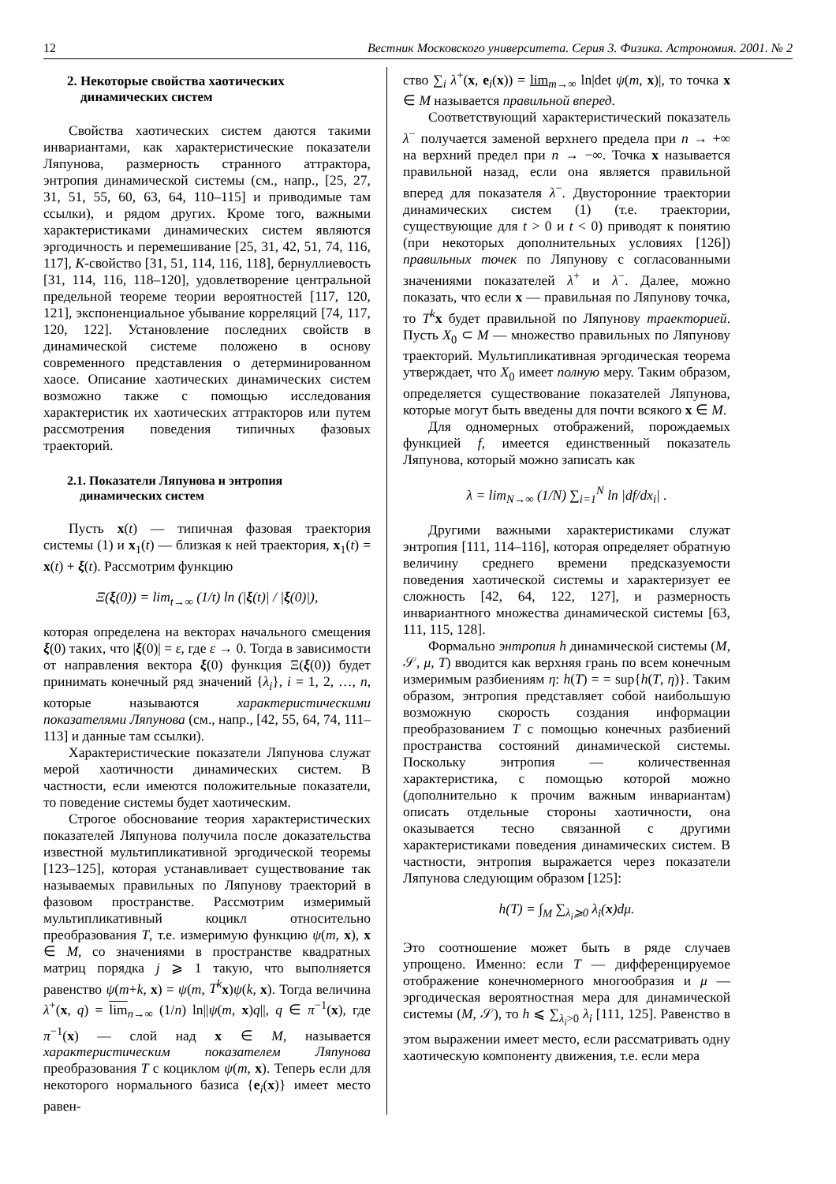12 Вестник Московского университета. Серия 3. Физика. Астрономия. 2001. № 2
2. Некоторые свойства хаотических
динамических систем
Свойства хаотических систем даются такими инвариантами, как характеристические показатели Ляпунова, размерность странного аттрактора, энтропия динамической системы (см., напр., [25, 27, 31, 51, 55, 60, 63, 64, 110–115] и приводимые там ссылки), и рядом других. Кроме того, важными характеристиками динамических систем являются эргодичность и перемешивание [25, 31, 42, 51, 74, 116, 117], K-свойство [31, 51, 114, 116, 118], бернуллиевость [31, 114, 116, 118–120], удовлетворение центральной предельной теореме теории вероятностей [117, 120, 121], экспоненциальное убывание корреляций [74, 117, 120, 122]. Установление последних свойств в динамической системе положено в основу современного представления о детерминированном хаосе. Описание хаотических динамических систем возможно также с помощью исследования характеристик их хаотических аттракторов или путем рассмотрения поведения типичных фазовых траекторий.
2.1. Показатели Ляпунова и энтропия
динамических систем
Пусть x(t) — типичная фазовая траектория системы (1) и x<sub>1</sub>(t) — близкая к ней траектория, x<sub>1</sub>(t) = x(t) + ξ(t). Рассмотрим функцию
Ξ(ξ(0)) = lim<sub>t→∞</sub> (1/t) ln (|ξ(t)| / |ξ(0)|),
которая определена на векторах начального смещения ξ(0) таких, что |ξ(0)| = ε, где ε → 0. Тогда в зависимости от направления вектора ξ(0) функция Ξ(ξ(0)) будет принимать конечный ряд значений {λ<sub>i</sub>}, i = 1, 2, …, n, которые называются характеристическими показателями Ляпунова (см., напр., [42, 55, 64, 74, 111–113] и данные там ссылки).
Характеристические показатели Ляпунова служат мерой хаотичности динамических систем. В частности, если имеются положительные показатели, то поведение системы будет хаотическим.
Строгое обоснование теория характеристических показателей Ляпунова получила после доказательства известной мультипликативной эргодической теоремы [123–125], которая устанавливает существование так называемых правильных по Ляпунову траекторий в фазовом пространстве. Рассмотрим измеримый мультипликативный коцикл относительно преобразования T, т.е. измеримую функцию ψ(m, x), x ∈ M, со значениями в пространстве квадратных матриц порядка j ⩾ 1 такую, что выполняется равенство ψ(m+k, x) = ψ(m, T<sup>k</sup> x)ψ(k, x). Тогда величина λ<sup>+</sup>(x, q) = lim<sub>n→∞</sub> (1/n) ln||ψ(m, x)q||, q ∈ π<sup>−1</sup>(x), где π<sup>−1</sup>(x) — слой над x ∈ M, называется характеристическим показателем Ляпунова преобразования T с коциклом ψ(m, x). Теперь если для некоторого нормального базиса {e<sub>i</sub>(x)} имеет место равен-
ство ∑<sub>i</sub> λ<sup>+</sup>(x, e<sub>i</sub>(x)) = lim<sub>m→∞</sub> ln|det ψ(m, x)|, то точка x ∈ M называется правильной вперед.
Соответствующий характеристический показатель λ<sup>−</sup> получается заменой верхнего предела при n → +∞ на верхний предел при n → −∞. Точка x называется правильной назад, если она является правильной вперед для показателя λ<sup>−</sup>. Двусторонние траектории динамических систем (1) (т.е. траектории, существующие для t > 0 и t < 0) приводят к понятию (при некоторых дополнительных условиях [126]) правильных точек по Ляпунову с согласованными значениями показателей λ<sup>+</sup> и λ<sup>−</sup>. Далее, можно показать, что если x — правильная по Ляпунову точка, то T<sup>k</sup> x будет правильной по Ляпунову траекторией. Пусть X<sub>0</sub> ⊂ M — множество правильных по Ляпунову траекторий. Мультипликативная эргодическая теорема утверждает, что X<sub>0</sub> имеет полную меру. Таким образом, определяется существование показателей Ляпунова, которые могут быть введены для почти всякого x ∈ M.
Для одномерных отображений, порождаемых функцией f, имеется единственный показатель Ляпунова, который можно записать как
λ = lim<sub>N→∞</sub> (1/N) ∑<sub>i=1</sub><sup>N</sup> ln |df/dx<sub>i</sub>| .
Другими важными характеристиками служат энтропия [111, 114–116], которая определяет обратную величину среднего времени предсказуемости поведения хаотической системы и характеризует ее сложность [42, 64, 122, 127], и размерность инвариантного множества динамической системы [63, 111, 115, 128].
Формально энтропия h динамической системы (M, 𝒮, μ, T) вводится как верхняя грань по всем конечным измеримым разбиениям η: h(T) = = sup{h(T, η)}. Таким образом, энтропия представляет собой наибольшую возможную скорость создания информации преобразованием T с помощью конечных разбиений пространства состояний динамической системы. Поскольку энтропия — количественная характеристика, с помощью которой можно (дополнительно к прочим важным инвариантам) описать отдельные стороны хаотичности, она оказывается тесно связанной с другими характеристиками поведения динамических систем. В частности, энтропия выражается через показатели Ляпунова следующим образом [125]:
h(T) = ∫<sub>M</sub> ∑<sub>λ<sub>i</sub>⩾0</sub> λ<sub>i</sub>(x)dμ.
Это соотношение может быть в ряде случаев упрощено. Именно: если T — дифференцируемое отображение конечномерного многообразия и μ — эргодическая вероятностная мера для динамической системы (M, 𝒮), то h ⩽ ∑<sub>λ<sub>i</sub>>0</sub> λ<sub>i</sub> [111, 125]. Равенство в этом выражении имеет место, если рассматривать одну хаотическую компоненту движения, т.е. если мера